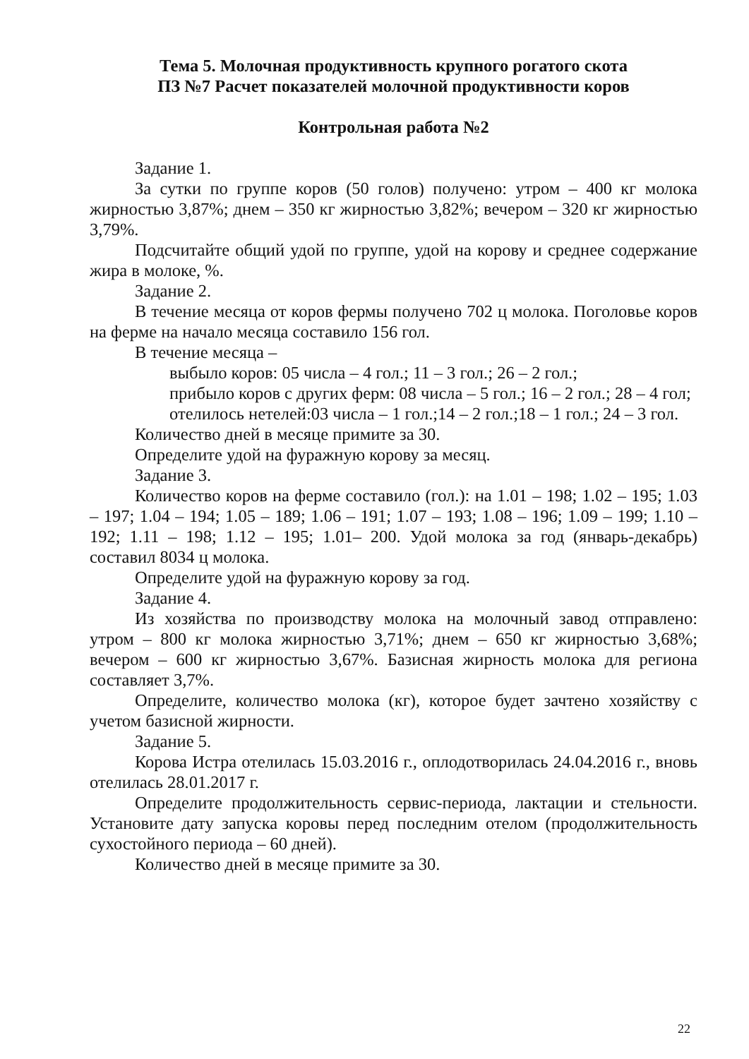Тема 5. Молочная продуктивность крупного рогатого скота
ПЗ №7 Расчет показателей молочной продуктивности коров
Контрольная работа №2
Задание 1.
За сутки по группе коров (50 голов) получено: утром – 400 кг молока жирностью 3,87%; днем – 350 кг жирностью 3,82%; вечером – 320 кг жирностью 3,79%.
Подсчитайте общий удой по группе, удой на корову и среднее содержание жира в молоке, %.
Задание 2.
В течение месяца от коров фермы получено 702 ц молока. Поголовье коров на ферме на начало месяца составило 156 гол.
В течение месяца –
выбыло коров: 05 числа – 4 гол.; 11 – 3 гол.; 26 – 2 гол.;
прибыло коров с других ферм: 08 числа – 5 гол.; 16 – 2 гол.; 28 – 4 гол;
отелилось нетелей:03 числа – 1 гол.;14 – 2 гол.;18 – 1 гол.; 24 – 3 гол.
Количество дней в месяце примите за 30.
Определите удой на фуражную корову за месяц.
Задание 3.
Количество коров на ферме составило (гол.): на 1.01 – 198; 1.02 – 195; 1.03 – 197; 1.04 – 194; 1.05 – 189; 1.06 – 191; 1.07 – 193; 1.08 – 196; 1.09 – 199; 1.10 – 192; 1.11 – 198; 1.12 – 195; 1.01– 200. Удой молока за год (январь-декабрь) составил 8034 ц молока.
Определите удой на фуражную корову за год.
Задание 4.
Из хозяйства по производству молока на молочный завод отправлено: утром – 800 кг молока жирностью 3,71%; днем – 650 кг жирностью 3,68%; вечером – 600 кг жирностью 3,67%. Базисная жирность молока для региона составляет 3,7%.
Определите, количество молока (кг), которое будет зачтено хозяйству с учетом базисной жирности.
Задание 5.
Корова Истра отелилась 15.03.2016 г., оплодотворилась 24.04.2016 г., вновь отелилась 28.01.2017 г.
Определите продолжительность сервис-периода, лактации и стельности. Установите дату запуска коровы перед последним отелом (продолжительность сухостойного периода – 60 дней).
Количество дней в месяце примите за 30.
22